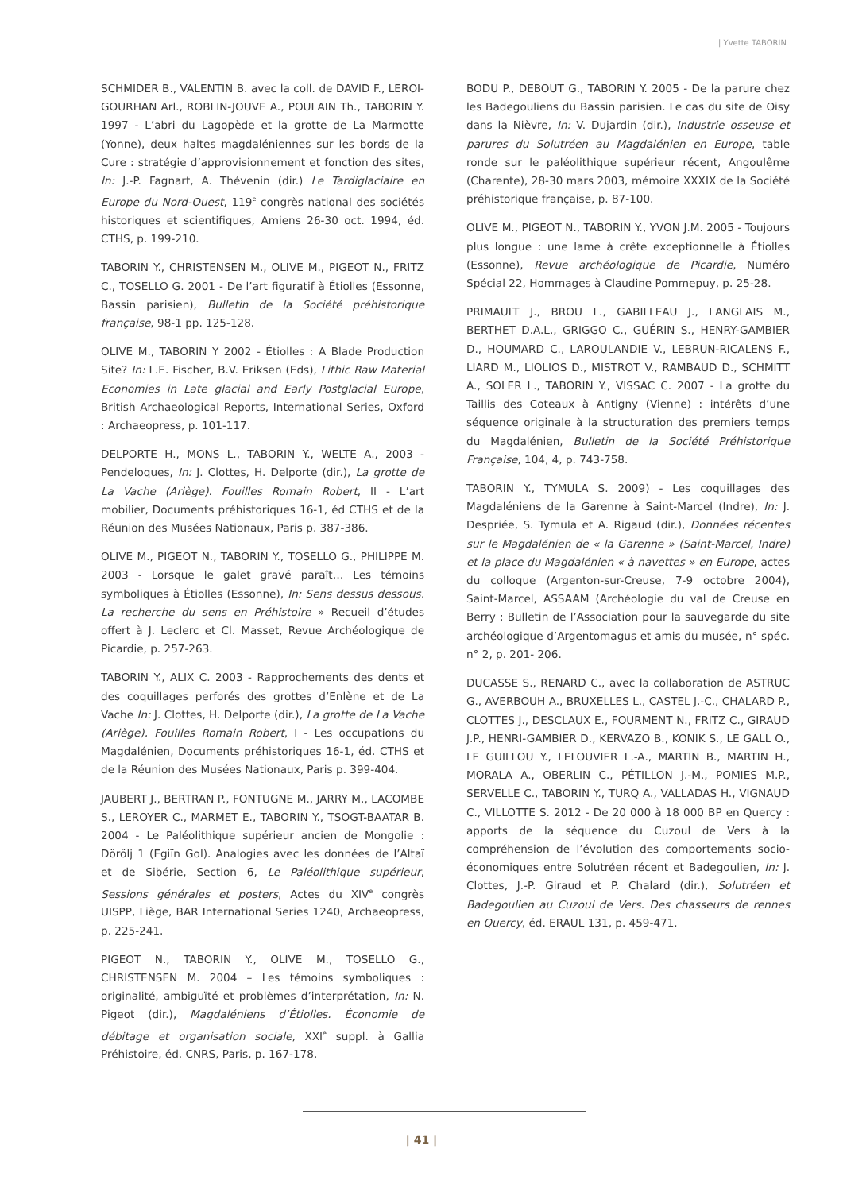| Yvette TABORIN
SCHMIDER B., VALENTIN B. avec la coll. de DAVID F., LEROI-GOURHAN Arl., ROBLIN-JOUVE A., POULAIN Th., TABORIN Y. 1997 - L’abri du Lagopède et la grotte de La Marmotte (Yonne), deux haltes magdaléniennes sur les bords de la Cure : stratégie d’approvisionnement et fonction des sites, In: J.-P. Fagnart, A. Thévenin (dir.) Le Tardiglaciaire en Europe du Nord-Ouest, 119<sup>e</sup> congrès national des sociétés historiques et scientifiques, Amiens 26-30 oct. 1994, éd. CTHS, p. 199-210.
TABORIN Y., CHRISTENSEN M., OLIVE M., PIGEOT N., FRITZ C., TOSELLO G. 2001 - De l’art figuratif à Étiolles (Essonne, Bassin parisien), Bulletin de la Société préhistorique française, 98-1 pp. 125-128.
OLIVE M., TABORIN Y 2002 - Étiolles : A Blade Production Site? In: L.E. Fischer, B.V. Eriksen (Eds), Lithic Raw Material Economies in Late glacial and Early Postglacial Europe, British Archaeological Reports, International Series, Oxford : Archaeopress, p. 101-117.
DELPORTE H., MONS L., TABORIN Y., WELTE A., 2003 - Pendeloques, In: J. Clottes, H. Delporte (dir.), La grotte de La Vache (Ariège). Fouilles Romain Robert, II - L’art mobilier, Documents préhistoriques 16-1, éd CTHS et de la Réunion des Musées Nationaux, Paris p. 387-386.
OLIVE M., PIGEOT N., TABORIN Y., TOSELLO G., PHILIPPE M. 2003 - Lorsque le galet gravé paraît… Les témoins symboliques à Étiolles (Essonne), In: Sens dessus dessous. La recherche du sens en Préhistoire » Recueil d’études offert à J. Leclerc et Cl. Masset, Revue Archéologique de Picardie, p. 257-263.
TABORIN Y., ALIX C. 2003 - Rapprochements des dents et des coquillages perforés des grottes d’Enlène et de La Vache In: J. Clottes, H. Delporte (dir.), La grotte de La Vache (Ariège). Fouilles Romain Robert, I - Les occupations du Magdalénien, Documents préhistoriques 16-1, éd. CTHS et de la Réunion des Musées Nationaux, Paris p. 399-404.
JAUBERT J., BERTRAN P., FONTUGNE M., JARRY M., LACOMBE S., LEROYER C., MARMET E., TABORIN Y., TSOGT-BAATAR B. 2004 - Le Paléolithique supérieur ancien de Mongolie : Dörölj 1 (Egiïn Gol). Analogies avec les données de l’Altaï et de Sibérie, Section 6, Le Paléolithique supérieur, Sessions générales et posters, Actes du XIV<sup>e</sup> congrès UISPP, Liège, BAR International Series 1240, Archaeopress, p. 225-241.
PIGEOT N., TABORIN Y., OLIVE M., TOSELLO G., CHRISTENSEN M. 2004 – Les témoins symboliques : originalité, ambiguïté et problèmes d’interprétation, In: N. Pigeot (dir.), Magdaléniens d’Étiolles. Économie de débitage et organisation sociale, XXI<sup>e</sup> suppl. à Gallia Préhistoire, éd. CNRS, Paris, p. 167-178.
BODU P., DEBOUT G., TABORIN Y. 2005 - De la parure chez les Badegouliens du Bassin parisien. Le cas du site de Oisy dans la Nièvre, In: V. Dujardin (dir.), Industrie osseuse et parures du Solutréen au Magdalénien en Europe, table ronde sur le paléolithique supérieur récent, Angoulême (Charente), 28-30 mars 2003, mémoire XXXIX de la Société préhistorique française, p. 87-100.
OLIVE M., PIGEOT N., TABORIN Y., YVON J.M. 2005 - Toujours plus longue : une lame à crête exceptionnelle à Étiolles (Essonne), Revue archéologique de Picardie, Numéro Spécial 22, Hommages à Claudine Pommepuy, p. 25-28.
PRIMAULT J., BROU L., GABILLEAU J., LANGLAIS M., BERTHET D.A.L., GRIGGO C., GUÉRIN S., HENRY-GAMBIER D., HOUMARD C., LAROULANDIE V., LEBRUN-RICALENS F., LIARD M., LIOLIOS D., MISTROT V., RAMBAUD D., SCHMITT A., SOLER L., TABORIN Y., VISSAC C. 2007 - La grotte du Taillis des Coteaux à Antigny (Vienne) : intérêts d’une séquence originale à la structuration des premiers temps du Magdalénien, Bulletin de la Société Préhistorique Française, 104, 4, p. 743-758.
TABORIN Y., TYMULA S. 2009) - Les coquillages des Magdaléniens de la Garenne à Saint-Marcel (Indre), In: J. Despriée, S. Tymula et A. Rigaud (dir.), Données récentes sur le Magdalénien de « la Garenne » (Saint-Marcel, Indre) et la place du Magdalénien « à navettes » en Europe, actes du colloque (Argenton-sur-Creuse, 7-9 octobre 2004), Saint-Marcel, ASSAAM (Archéologie du val de Creuse en Berry ; Bulletin de l’Association pour la sauvegarde du site archéologique d’Argentomagus et amis du musée, n° spéc. n° 2, p. 201- 206.
DUCASSE S., RENARD C., avec la collaboration de ASTRUC G., AVERBOUH A., BRUXELLES L., CASTEL J.-C., CHALARD P., CLOTTES J., DESCLAUX E., FOURMENT N., FRITZ C., GIRAUD J.P., HENRI-GAMBIER D., KERVAZO B., KONIK S., LE GALL O., LE GUILLOU Y., LELOUVIER L.-A., MARTIN B., MARTIN H., MORALA A., OBERLIN C., PÉTILLON J.-M., POMIES M.P., SERVELLE C., TABORIN Y., TURQ A., VALLADAS H., VIGNAUD C., VILLOTTE S. 2012 - De 20 000 à 18 000 BP en Quercy : apports de la séquence du Cuzoul de Vers à la compréhension de l’évolution des comportements socio-économiques entre Solutréen récent et Badegoulien, In: J. Clottes, J.-P. Giraud et P. Chalard (dir.), Solutréen et Badegoulien au Cuzoul de Vers. Des chasseurs de rennes en Quercy, éd. ERAUL 131, p. 459-471.
| 41 |